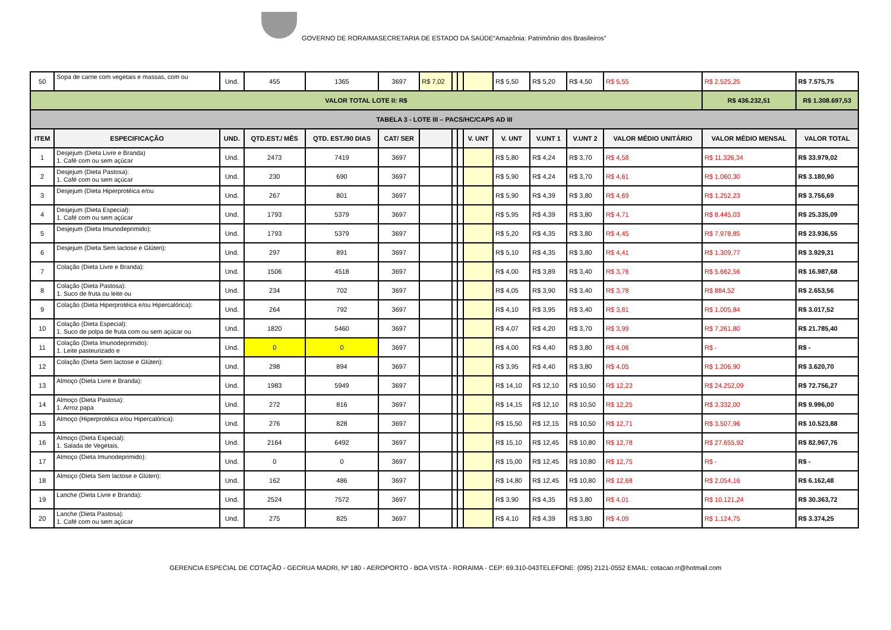GOVERNO DE RORAIMASECRETARIA DE ESTADO DA SAÚDE“Amazônia: Patrimônio dos Brasileiros”
| 50 | Sopa de carne com vegetais e massas, com ou | Und. | 455 | 1365 | 3697 | R$ 7,02 | | | | R$ 5,50 | R$ 5,20 | R$ 4,50 | R$ 5,55 | R$ 2.525,25 | R$ 7.575,75 |
| VALOR TOTAL LOTE II: R$ | | | | | | | | | | | | | | R$ 436.232,51 | R$ 1.308.697,53 |
| TABELA 3 - LOTE III – PACS/HC/CAPS AD III | | | | | | | | | | | | | | | |
| ITEM | ESPECIFICAÇÃO | UND. | QTD.EST./ MÊS | QTD. EST./90 DIAS | CAT/ SER | | | | V. UNT | V. UNT | V.UNT 1 | V.UNT 2 | VALOR MÉDIO UNITÁRIO | VALOR MÉDIO MENSAL | VALOR TOTAL |
| 1 | Desjejum (Dieta Livre e Branda) 1. Café com ou sem açúcar | Und. | 2473 | 7419 | 3697 | | | | | R$ 5,80 | R$ 4,24 | R$ 3,70 | R$ 4,58 | R$ 11.326,34 | R$ 33.979,02 |
| 2 | Desjejum (Dieta Pastosa): 1. Café com ou sem açúcar | Und. | 230 | 690 | 3697 | | | | | R$ 5,90 | R$ 4,24 | R$ 3,70 | R$ 4,61 | R$ 1.060,30 | R$ 3.180,90 |
| 3 | Desjejum (Dieta Hiperprotéica e/ou | Und. | 267 | 801 | 3697 | | | | | R$ 5,90 | R$ 4,39 | R$ 3,80 | R$ 4,69 | R$ 1.252,23 | R$ 3.756,69 |
| 4 | Desjejum (Dieta Especial): 1. Café com ou sem açúcar | Und. | 1793 | 5379 | 3697 | | | | | R$ 5,95 | R$ 4,39 | R$ 3,80 | R$ 4,71 | R$ 8.445,03 | R$ 25.335,09 |
| 5 | Desjejum (Dieta Imunodeprimido): | Und. | 1793 | 5379 | 3697 | | | | | R$ 5,20 | R$ 4,35 | R$ 3,80 | R$ 4,45 | R$ 7.978,85 | R$ 23.936,55 |
| 6 | Desjejum (Dieta Sem lactose e Glúten): | Und. | 297 | 891 | 3697 | | | | | R$ 5,10 | R$ 4,35 | R$ 3,80 | R$ 4,41 | R$ 1.309,77 | R$ 3.929,31 |
| 7 | Colação (Dieta Livre e Branda): | Und. | 1506 | 4518 | 3697 | | | | | R$ 4,00 | R$ 3,89 | R$ 3,40 | R$ 3,76 | R$ 5.662,56 | R$ 16.987,68 |
| 8 | Colação (Dieta Pastosa): 1. Suco de fruta ou leite ou | Und. | 234 | 702 | 3697 | | | | | R$ 4,05 | R$ 3,90 | R$ 3,40 | R$ 3,78 | R$ 884,52 | R$ 2.653,56 |
| 9 | Colação (Dieta Hiperprotéica e/ou Hipercalórica): | Und. | 264 | 792 | 3697 | | | | | R$ 4,10 | R$ 3,95 | R$ 3,40 | R$ 3,81 | R$ 1.005,84 | R$ 3.017,52 |
| 10 | Colação (Dieta Especial): 1. Suco de polpa de fruta com ou sem açúcar ou | Und. | 1820 | 5460 | 3697 | | | | | R$ 4,07 | R$ 4,20 | R$ 3,70 | R$ 3,99 | R$ 7.261,80 | R$ 21.785,40 |
| 11 | Colação (Dieta Imunodeprimido): 1. Leite pasteurizado e | Und. | 0 | 0 | 3697 | | | | | R$ 4,00 | R$ 4,40 | R$ 3,80 | R$ 4,06 | R$ - | R$ - |
| 12 | Colação (Dieta Sem lactose e Glúten): | Und. | 298 | 894 | 3697 | | | | | R$ 3,95 | R$ 4,40 | R$ 3,80 | R$ 4,05 | R$ 1.206,90 | R$ 3.620,70 |
| 13 | Almoço (Dieta Livre e Branda): | Und. | 1983 | 5949 | 3697 | | | | | R$ 14,10 | R$ 12,10 | R$ 10,50 | R$ 12,23 | R$ 24.252,09 | R$ 72.756,27 |
| 14 | Almoço (Dieta Pastosa): 1. Arroz papa | Und. | 272 | 816 | 3697 | | | | | R$ 14,15 | R$ 12,10 | R$ 10,50 | R$ 12,25 | R$ 3.332,00 | R$ 9.996,00 |
| 15 | Almoço (Hiperprotéica e/ou Hipercalórica): | Und. | 276 | 828 | 3697 | | | | | R$ 15,50 | R$ 12,15 | R$ 10,50 | R$ 12,71 | R$ 3.507,96 | R$ 10.523,88 |
| 16 | Almoço (Dieta Especial): 1. Salada de Vegetais, | Und. | 2164 | 6492 | 3697 | | | | | R$ 15,10 | R$ 12,45 | R$ 10,80 | R$ 12,78 | R$ 27.655,92 | R$ 82.967,76 |
| 17 | Almoço (Dieta Imunodeprimido): | Und. | 0 | 0 | 3697 | | | | | R$ 15,00 | R$ 12,45 | R$ 10,80 | R$ 12,75 | R$ - | R$ - |
| 18 | Almoço (Dieta Sem lactose e Glúten): | Und. | 162 | 486 | 3697 | | | | | R$ 14,80 | R$ 12,45 | R$ 10,80 | R$ 12,68 | R$ 2.054,16 | R$ 6.162,48 |
| 19 | Lanche (Dieta Livre e Branda): | Und. | 2524 | 7572 | 3697 | | | | | R$ 3,90 | R$ 4,35 | R$ 3,80 | R$ 4,01 | R$ 10.121,24 | R$ 30.363,72 |
| 20 | Lanche (Dieta Pastosa): 1. Café com ou sem açúcar | Und. | 275 | 825 | 3697 | | | | | R$ 4,10 | R$ 4,39 | R$ 3,80 | R$ 4,09 | R$ 1.124,75 | R$ 3.374,25 |
GERENCIA ESPECIAL DE COTAÇÃO - GECRUA MADRI, Nº 180 - AEROPORTO - BOA VISTA - RORAIMA - CEP: 69.310-043TELEFONE: (095) 2121-0552 EMAIL: cotacao.rr@hotmail.com